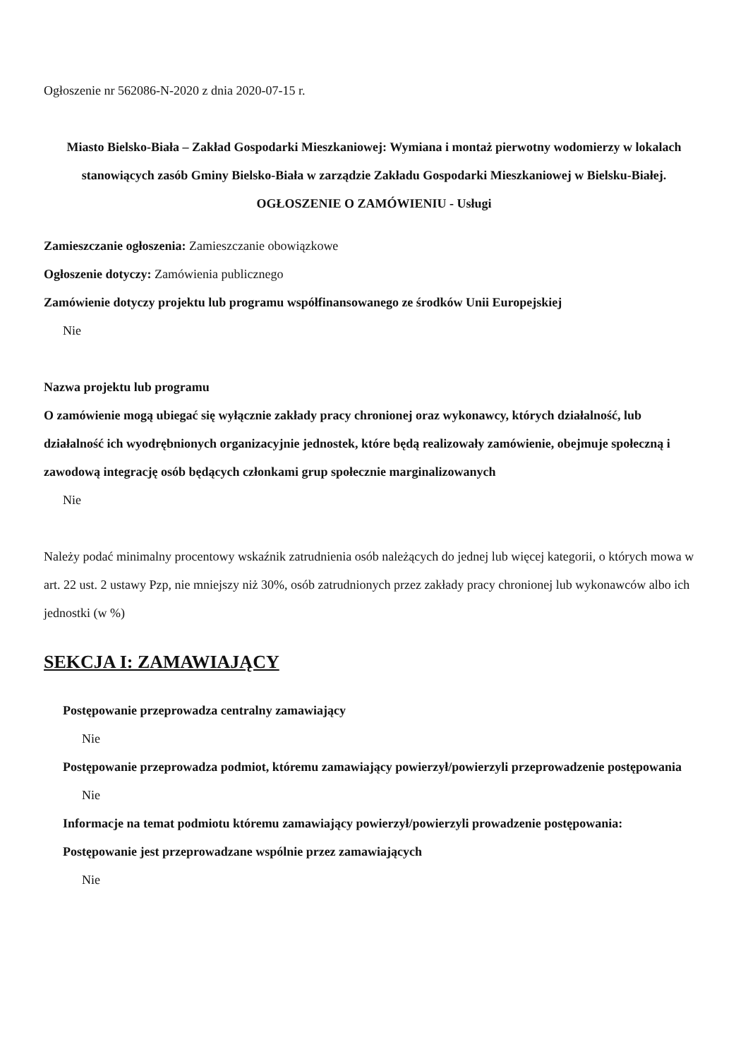Ogłoszenie nr 562086-N-2020 z dnia 2020-07-15 r.
Miasto Bielsko-Biała – Zakład Gospodarki Mieszkaniowej: Wymiana i montaż pierwotny wodomierzy w lokalach stanowiących zasób Gminy Bielsko-Biała w zarządzie Zakładu Gospodarki Mieszkaniowej w Bielsku-Białej.
OGŁOSZENIE O ZAMÓWIENIU - Usługi
Zamieszczanie ogłoszenia: Zamieszczanie obowiązkowe
Ogłoszenie dotyczy: Zamówienia publicznego
Zamówienie dotyczy projektu lub programu współfinansowanego ze środków Unii Europejskiej
Nie
Nazwa projektu lub programu
O zamówienie mogą ubiegać się wyłącznie zakłady pracy chronionej oraz wykonawcy, których działalność, lub działalność ich wyodrębnionych organizacyjnie jednostek, które będą realizowały zamówienie, obejmuje społeczną i zawodową integrację osób będących członkami grup społecznie marginalizowanych
Nie
Należy podać minimalny procentowy wskaźnik zatrudnienia osób należących do jednej lub więcej kategorii, o których mowa w art. 22 ust. 2 ustawy Pzp, nie mniejszy niż 30%, osób zatrudnionych przez zakłady pracy chronionej lub wykonawców albo ich jednostki (w %)
SEKCJA I: ZAMAWIAJĄCY
Postępowanie przeprowadza centralny zamawiający
Nie
Postępowanie przeprowadza podmiot, któremu zamawiający powierzył/powierzyli przeprowadzenie postępowania
Nie
Informacje na temat podmiotu któremu zamawiający powierzył/powierzyli prowadzenie postępowania:
Postępowanie jest przeprowadzane wspólnie przez zamawiających
Nie